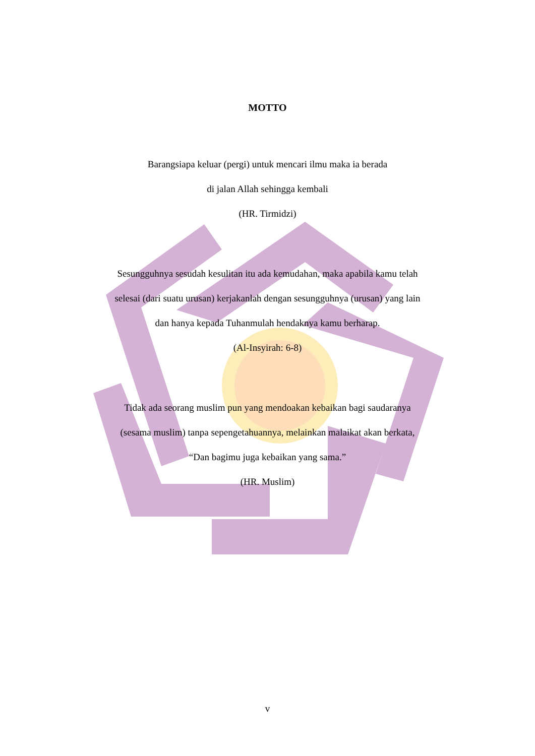MOTTO
Barangsiapa keluar (pergi) untuk mencari ilmu maka ia berada
di jalan Allah sehingga kembali
(HR. Tirmidzi)
Sesungguhnya sesudah kesulitan itu ada kemudahan, maka apabila kamu telah
selesai (dari suatu urusan) kerjakanlah dengan sesungguhnya (urusan) yang lain
dan hanya kepada Tuhanmulah hendaknya kamu berharap.
(Al-Insyirah: 6-8)
Tidak ada seorang muslim pun yang mendoakan kebaikan bagi saudaranya
(sesama muslim) tanpa sepengetahuannya, melainkan malaikat akan berkata,
“Dan bagimu juga kebaikan yang sama.”
(HR. Muslim)
v